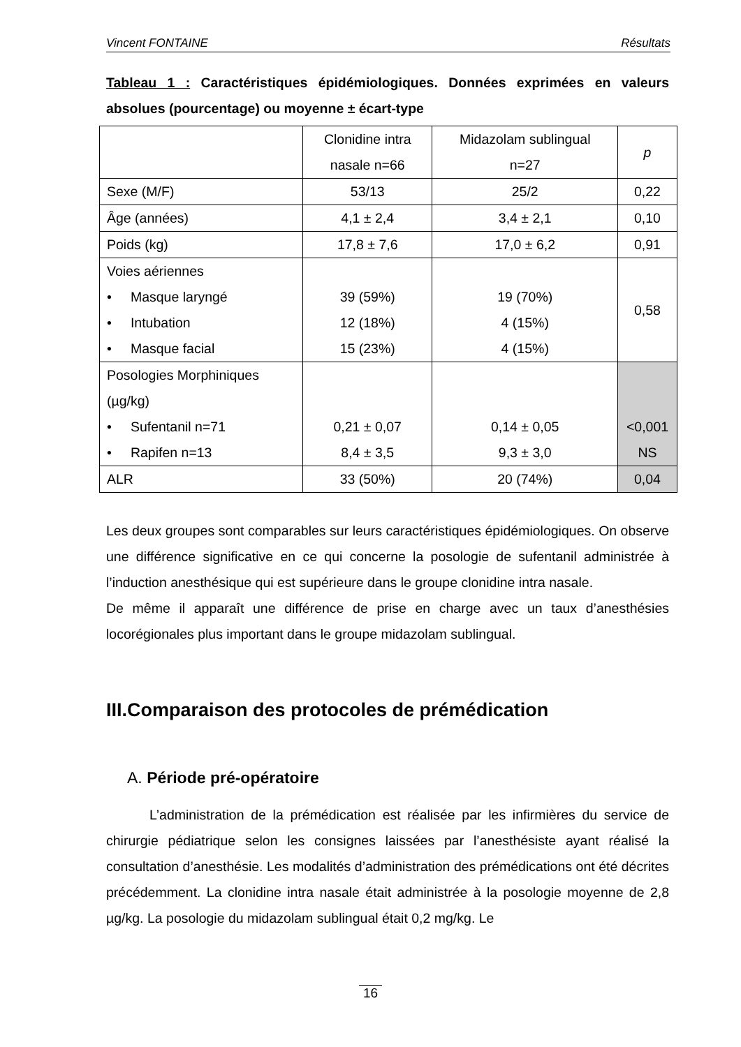Vincent FONTAINE Résultats
Tableau 1 : Caractéristiques épidémiologiques. Données exprimées en valeurs absolues (pourcentage) ou moyenne ± écart-type
| | Clonidine intra nasale n=66 | Midazolam sublingual n=27 | p |
| Sexe (M/F) | 53/13 | 25/2 | 0,22 |
| Âge (années) | 4,1 ± 2,4 | 3,4 ± 2,1 | 0,10 |
| Poids (kg) | 17,8 ± 7,6 | 17,0 ± 6,2 | 0,91 |
| Voies aériennes • Masque laryngé • Intubation • Masque facial | 39 (59%) 12 (18%) 15 (23%) | 19 (70%) 4 (15%) 4 (15%) | 0,58 |
| Posologies Morphiniques (µg/kg) • Sufentanil n=71 • Rapifen n=13 | 0,21 ± 0,07 8,4 ± 3,5 | 0,14 ± 0,05 9,3 ± 3,0 | <0,001 NS |
| ALR | 33 (50%) | 20 (74%) | 0,04 |
Les deux groupes sont comparables sur leurs caractéristiques épidémiologiques. On observe une différence significative en ce qui concerne la posologie de sufentanil administrée à l’induction anesthésique qui est supérieure dans le groupe clonidine intra nasale.
De même il apparaît une différence de prise en charge avec un taux d’anesthésies locorégionales plus important dans le groupe midazolam sublingual.
III.Comparaison des protocoles de prémédication
A. Période pré-opératoire
L’administration de la prémédication est réalisée par les infirmières du service de chirurgie pédiatrique selon les consignes laissées par l’anesthésiste ayant réalisé la consultation d’anesthésie. Les modalités d’administration des prémédications ont été décrites précédemment. La clonidine intra nasale était administrée à la posologie moyenne de 2,8 µg/kg. La posologie du midazolam sublingual était 0,2 mg/kg. Le
16